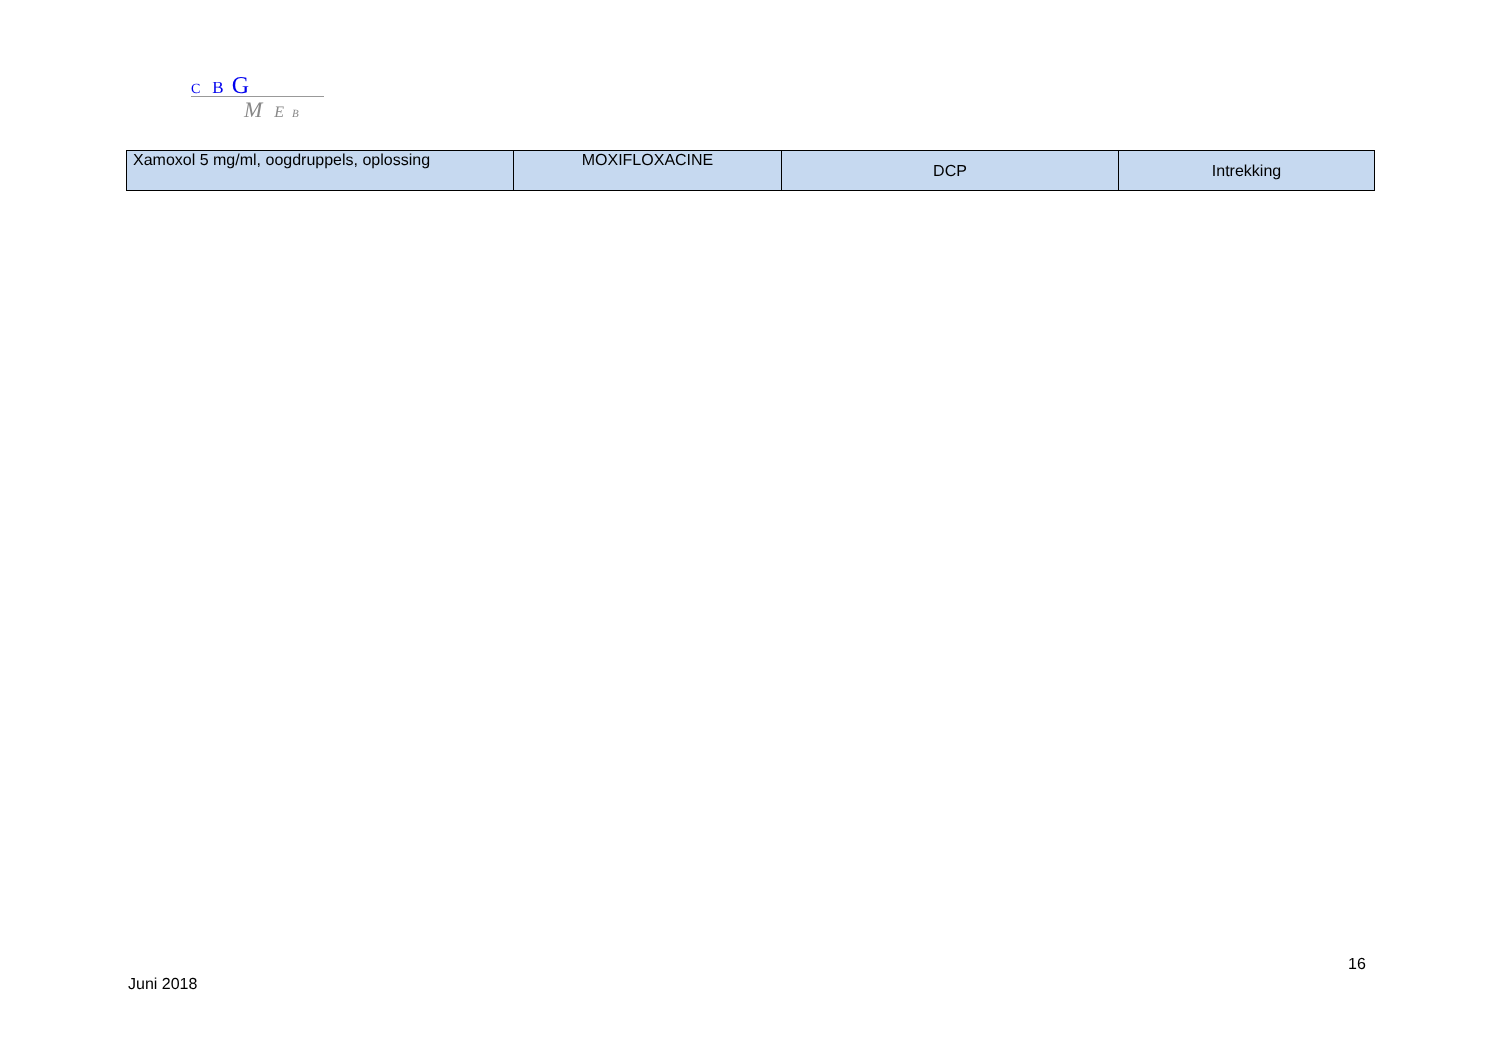C B G
M E B
| Xamoxol 5 mg/ml, oogdruppels, oplossing | MOXIFLOXACINE | DCP | Intrekking |
16
Juni 2018